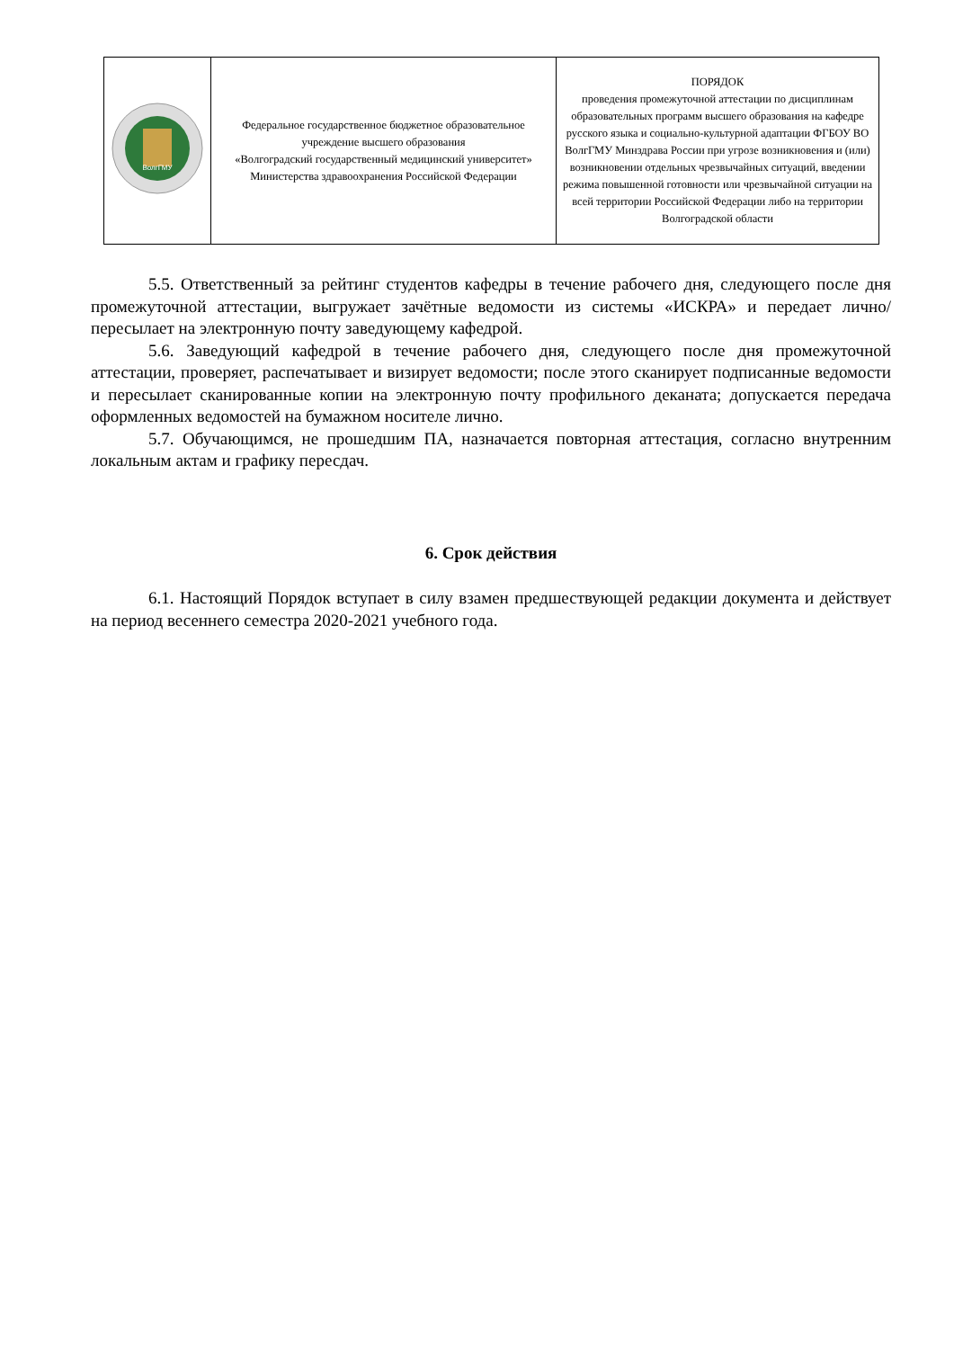| ВолгГМУ | Федеральное государственное бюджетное образовательное учреждение высшего образования «Волгоградский государственный медицинский университет» Министерства здравоохранения Российской Федерации | ПОРЯДОК проведения промежуточной аттестации по дисциплинам образовательных программ высшего образования на кафедре русского языка и социально-культурной адаптации ФГБОУ ВО ВолгГМУ Минздрава России при угрозе возникновения и (или) возникновении отдельных чрезвычайных ситуаций, введении режима повышенной готовности или чрезвычайной ситуации на всей территории Российской Федерации либо на территории Волгоградской области |
5.5. Ответственный за рейтинг студентов кафедры в течение рабочего дня, следующего после дня промежуточной аттестации, выгружает зачётные ведомости из системы «ИСКРА» и передает лично/пересылает на электронную почту заведующему кафедрой.
5.6. Заведующий кафедрой в течение рабочего дня, следующего после дня промежуточной аттестации, проверяет, распечатывает и визирует ведомости; после этого сканирует подписанные ведомости и пересылает сканированные копии на электронную почту профильного деканата; допускается передача оформленных ведомостей на бумажном носителе лично.
5.7. Обучающимся, не прошедшим ПА, назначается повторная аттестация, согласно внутренним локальным актам и графику пересдач.
6. Срок действия
6.1. Настоящий Порядок вступает в силу взамен предшествующей редакции документа и действует на период весеннего семестра 2020-2021 учебного года.